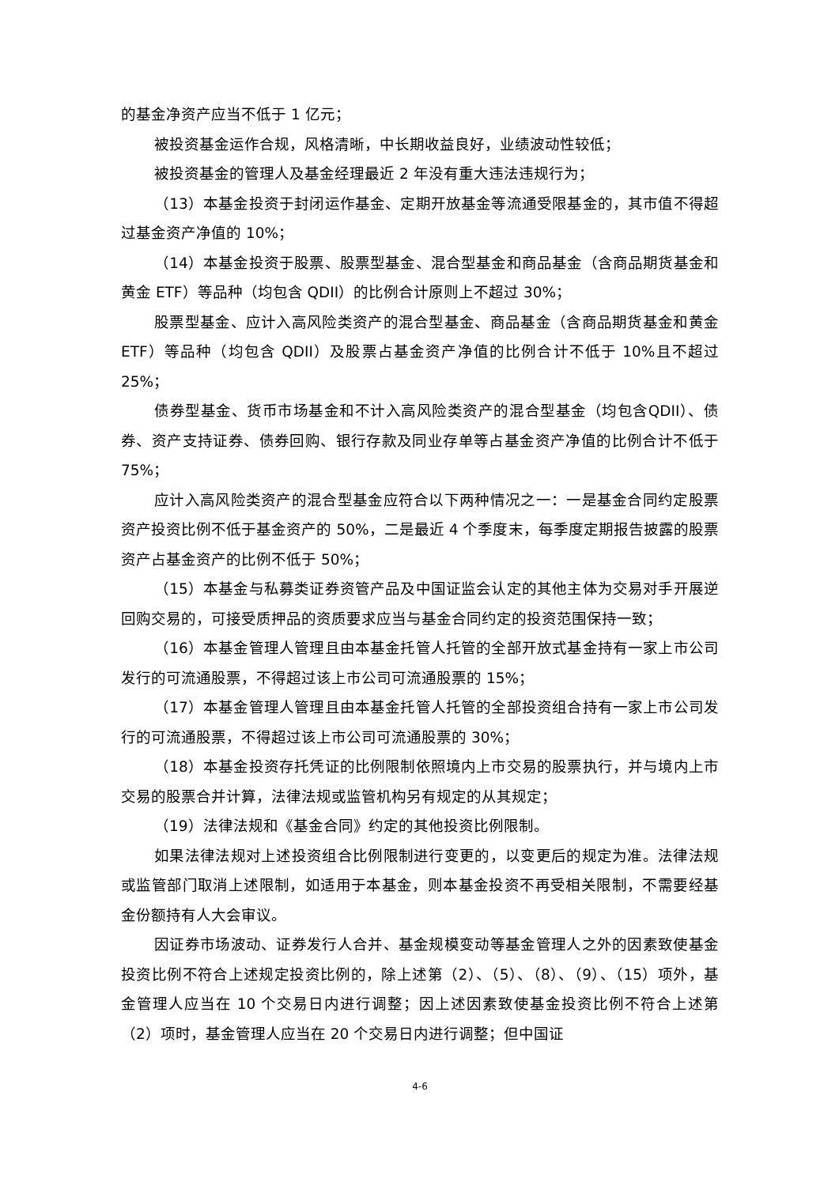的基金净资产应当不低于 1 亿元；
被投资基金运作合规，风格清晰，中长期收益良好，业绩波动性较低；
被投资基金的管理人及基金经理最近 2 年没有重大违法违规行为；
（13）本基金投资于封闭运作基金、定期开放基金等流通受限基金的，其市值不得超过基金资产净值的 10%；
（14）本基金投资于股票、股票型基金、混合型基金和商品基金（含商品期货基金和黄金 ETF）等品种（均包含 QDII）的比例合计原则上不超过 30%；
股票型基金、应计入高风险类资产的混合型基金、商品基金（含商品期货基金和黄金 ETF）等品种（均包含 QDII）及股票占基金资产净值的比例合计不低于 10%且不超过 25%；
债券型基金、货币市场基金和不计入高风险类资产的混合型基金（均包含QDII）、债券、资产支持证券、债券回购、银行存款及同业存单等占基金资产净值的比例合计不低于 75%；
应计入高风险类资产的混合型基金应符合以下两种情况之一：一是基金合同约定股票资产投资比例不低于基金资产的 50%，二是最近 4 个季度末，每季度定期报告披露的股票资产占基金资产的比例不低于 50%；
（15）本基金与私募类证券资管产品及中国证监会认定的其他主体为交易对手开展逆回购交易的，可接受质押品的资质要求应当与基金合同约定的投资范围保持一致；
（16）本基金管理人管理且由本基金托管人托管的全部开放式基金持有一家上市公司发行的可流通股票，不得超过该上市公司可流通股票的 15%；
（17）本基金管理人管理且由本基金托管人托管的全部投资组合持有一家上市公司发行的可流通股票，不得超过该上市公司可流通股票的 30%；
（18）本基金投资存托凭证的比例限制依照境内上市交易的股票执行，并与境内上市交易的股票合并计算，法律法规或监管机构另有规定的从其规定；
（19）法律法规和《基金合同》约定的其他投资比例限制。
如果法律法规对上述投资组合比例限制进行变更的，以变更后的规定为准。法律法规或监管部门取消上述限制，如适用于本基金，则本基金投资不再受相关限制，不需要经基金份额持有人大会审议。
因证券市场波动、证券发行人合并、基金规模变动等基金管理人之外的因素致使基金投资比例不符合上述规定投资比例的，除上述第（2）、（5）、（8）、（9）、（15）项外，基金管理人应当在 10 个交易日内进行调整；因上述因素致使基金投资比例不符合上述第（2）项时，基金管理人应当在 20 个交易日内进行调整；但中国证
4-6